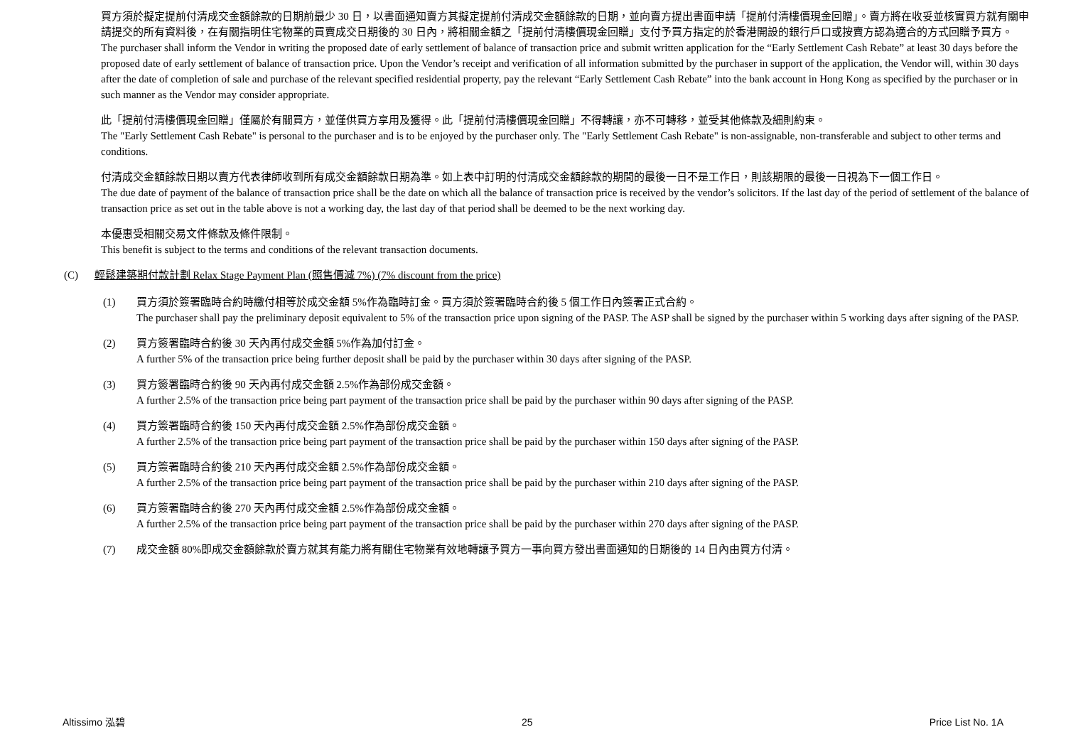買方須於擬定提前付清成交金額餘款的日期前最少 30 日，以書面通知賣方其擬定提前付清成交金額餘款的日期，並向賣方提出書面申請「提前付清樓價現金回贈」。賣方將在收妥並核實買方就有關申請提交的所有資料後，在有關指明住宅物業的買賣成交日期後的 30 日內，將相關金額之「提前付清樓價現金回贈」支付予買方指定的於香港開設的銀行戶口或按賣方認為適合的方式回贈予買方。
The purchaser shall inform the Vendor in writing the proposed date of early settlement of balance of transaction price and submit written application for the “Early Settlement Cash Rebate” at least 30 days before the proposed date of early settlement of balance of transaction price. Upon the Vendor’s receipt and verification of all information submitted by the purchaser in support of the application, the Vendor will, within 30 days after the date of completion of sale and purchase of the relevant specified residential property, pay the relevant “Early Settlement Cash Rebate” into the bank account in Hong Kong as specified by the purchaser or in such manner as the Vendor may consider appropriate.
此「提前付清樓價現金回贈」僅屬於有關買方，並僅供買方享用及獲得。此「提前付清樓價現金回贈」不得轉讓，亦不可轉移，並受其他條款及細則約束。
The "Early Settlement Cash Rebate" is personal to the purchaser and is to be enjoyed by the purchaser only. The "Early Settlement Cash Rebate" is non-assignable, non-transferable and subject to other terms and conditions.
付清成交金額餘款日期以賣方代表律師收到所有成交金額餘款日期為準。如上表中訂明的付清成交金額餘款的期間的最後一日不是工作日，則該期限的最後一日視為下一個工作日。
The due date of payment of the balance of transaction price shall be the date on which all the balance of transaction price is received by the vendor’s solicitors. If the last day of the period of settlement of the balance of transaction price as set out in the table above is not a working day, the last day of that period shall be deemed to be the next working day.
本優惠受相關交易文件條款及條件限制。
This benefit is subject to the terms and conditions of the relevant transaction documents.
(C) 輕鬆建築期付款計劃 Relax Stage Payment Plan (照售價減 7%) (7% discount from the price)
(1) 買方須於簽署臨時合約時繳付相等於成交金額 5%作為臨時訂金。買方須於簽署臨時合約後 5 個工作日內簽署正式合約。
The purchaser shall pay the preliminary deposit equivalent to 5% of the transaction price upon signing of the PASP. The ASP shall be signed by the purchaser within 5 working days after signing of the PASP.
(2) 買方簽署臨時合約後 30 天內再付成交金額 5%作為加付訂金。
A further 5% of the transaction price being further deposit shall be paid by the purchaser within 30 days after signing of the PASP.
(3) 買方簽署臨時合約後 90 天內再付成交金額 2.5%作為部份成交金額。
A further 2.5% of the transaction price being part payment of the transaction price shall be paid by the purchaser within 90 days after signing of the PASP.
(4) 買方簽署臨時合約後 150 天內再付成交金額 2.5%作為部份成交金額。
A further 2.5% of the transaction price being part payment of the transaction price shall be paid by the purchaser within 150 days after signing of the PASP.
(5) 買方簽署臨時合約後 210 天內再付成交金額 2.5%作為部份成交金額。
A further 2.5% of the transaction price being part payment of the transaction price shall be paid by the purchaser within 210 days after signing of the PASP.
(6) 買方簽署臨時合約後 270 天內再付成交金額 2.5%作為部份成交金額。
A further 2.5% of the transaction price being part payment of the transaction price shall be paid by the purchaser within 270 days after signing of the PASP.
(7) 成交金額 80%即成交金額餘款於賣方就其有能力將有關住宅物業有效地轉讓予買方一事向買方發出書面通知的日期後的 14 日內由買方付清。
Altissimo 泓碧 25 Price List No. 1A